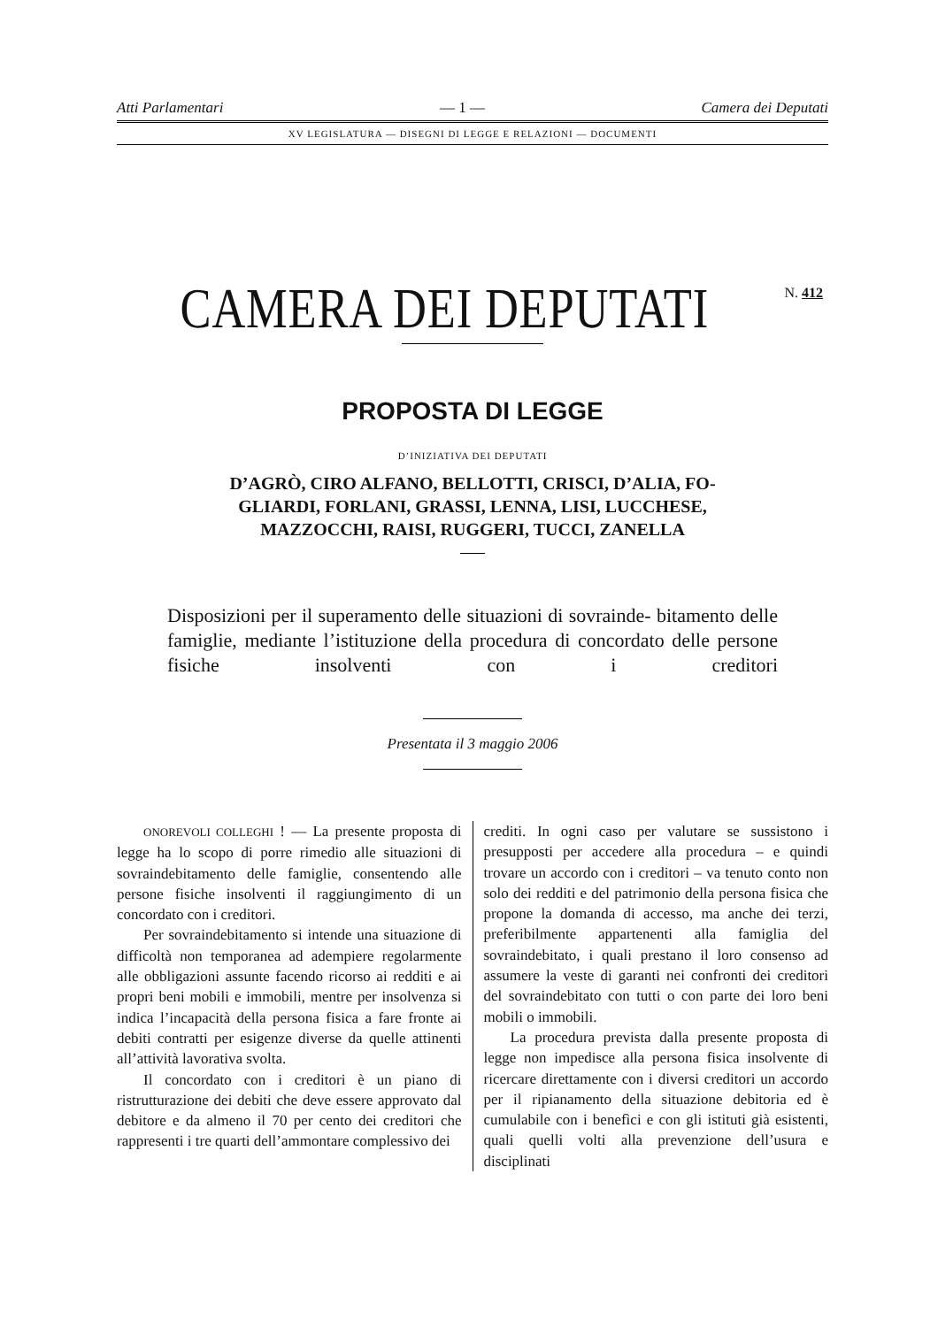Atti Parlamentari — 1 — Camera dei Deputati
XV LEGISLATURA — DISEGNI DI LEGGE E RELAZIONI — DOCUMENTI
CAMERA DEI DEPUTATI N. 412
PROPOSTA DI LEGGE
D’INIZIATIVA DEI DEPUTATI
D’AGRÒ, CIRO ALFANO, BELLOTTI, CRISCI, D’ALIA, FO-
GLIARDI, FORLANI, GRASSI, LENNA, LISI, LUCCHESE,
MAZZOCCHI, RAISI, RUGGERI, TUCCI, ZANELLA
Disposizioni per il superamento delle situazioni di sovrainde- bitamento delle famiglie, mediante l’istituzione della procedura di concordato delle persone fisiche insolventi con i creditori
Presentata il 3 maggio 2006
ONOREVOLI COLLEGHI ! — La presente proposta di legge ha lo scopo di porre rimedio alle situazioni di sovraindebitamento delle famiglie, consentendo alle persone fisiche insolventi il raggiungimento di un concordato con i creditori.
Per sovraindebitamento si intende una situazione di difficoltà non temporanea ad adempiere regolarmente alle obbligazioni assunte facendo ricorso ai redditi e ai propri beni mobili e immobili, mentre per insolvenza si indica l’incapacità della persona fisica a fare fronte ai debiti contratti per esigenze diverse da quelle attinenti all’attività lavorativa svolta.
Il concordato con i creditori è un piano di ristrutturazione dei debiti che deve essere approvato dal debitore e da almeno il 70 per cento dei creditori che rappresenti i tre quarti dell’ammontare complessivo dei
crediti. In ogni caso per valutare se sussistono i presupposti per accedere alla procedura – e quindi trovare un accordo con i creditori – va tenuto conto non solo dei redditi e del patrimonio della persona fisica che propone la domanda di accesso, ma anche dei terzi, preferibilmente appartenenti alla famiglia del sovraindebitato, i quali prestano il loro consenso ad assumere la veste di garanti nei confronti dei creditori del sovraindebitato con tutti o con parte dei loro beni mobili o immobili.
La procedura prevista dalla presente proposta di legge non impedisce alla persona fisica insolvente di ricercare direttamente con i diversi creditori un accordo per il ripianamento della situazione debitoria ed è cumulabile con i benefìci e con gli istituti già esistenti, quali quelli volti alla prevenzione dell’usura e disciplinati